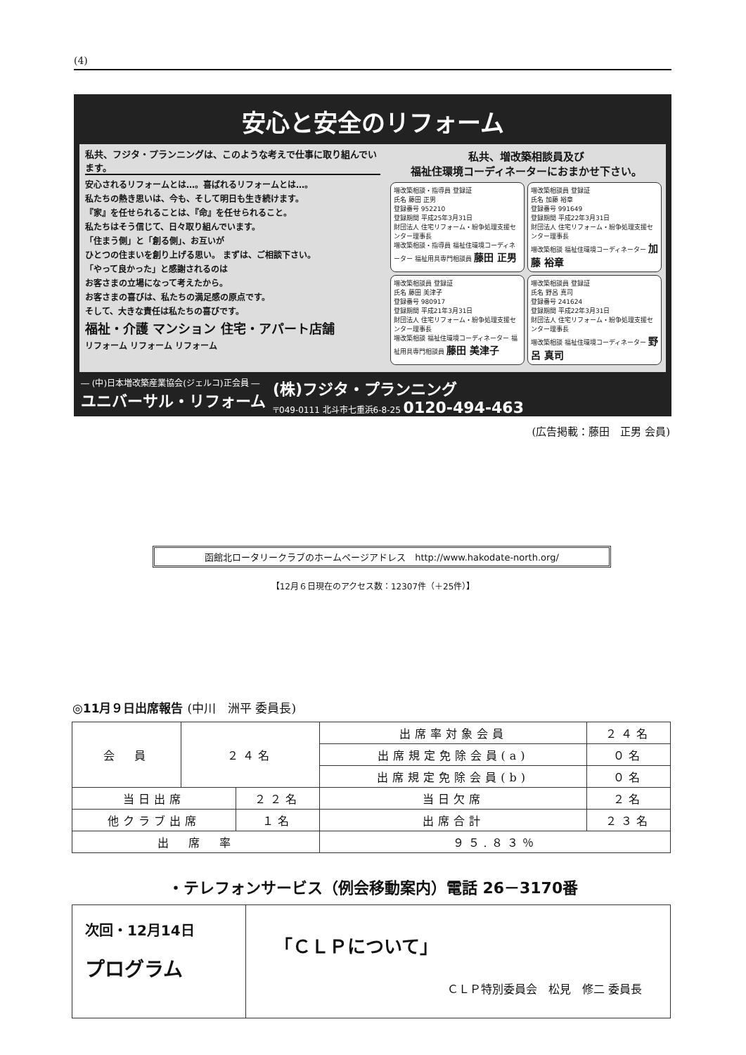(4)
安心と安全のリフォーム
私共、フジタ・プランニングは、このような考えで仕事に取り組んでいます。
安心されるリフォームとは…。喜ばれるリフォームとは…。
私たちの熱き思いは、今も、そして明日も生き続けます。
『家』を任せられることは、『命』を任せられること。
私たちはそう信じて、日々取り組んでいます。
「住まう側」と「創る側」、お互いが
ひとつの住まいを創り上げる思い。 まずは、ご相談下さい。
「やって良かった」と感謝されるのは
お客さまの立場になって考えたから。
お客さまの喜びは、私たちの満足感の原点です。
そして、大きな責任は私たちの喜びです。
福祉・介護 マンション 住宅・アパート店舗
リフォーム リフォーム リフォーム
私共、増改築相談員及び
福祉住環境コーディネーターにおまかせ下さい。
増改築相談・指導員 登録証
氏名 藤田 正男
登録番号 952210
登録期間 平成25年3月31日
財団法人 住宅リフォーム・紛争処理支援センター理事長
増改築相談・指導員 福祉住環境コーディネーター 福祉用具専門相談員 藤田 正男
増改築相談員 登録証
氏名 加藤 裕章
登録番号 991649
登録期間 平成22年3月31日
財団法人 住宅リフォーム・紛争処理支援センター理事長
増改築相談 福祉住環境コーディネーター 加藤 裕章
増改築相談員 登録証
氏名 藤田 美津子
登録番号 980917
登録期間 平成21年3月31日
財団法人 住宅リフォーム・紛争処理支援センター理事長
増改築相談 福祉住環境コーディネーター 福祉用具専門相談員 藤田 美津子
増改築相談員 登録証
氏名 野呂 真司
登録番号 241624
登録期間 平成22年3月31日
財団法人 住宅リフォーム・紛争処理支援センター理事長
増改築相談 福祉住環境コーディネーター 野呂 真司
― (中)日本増改築産業協会(ジェルコ)正会員 ―
ユニバーサル・リフォーム
(株)フジタ・プランニング
〒049-0111 北斗市七重浜6-8-25 0120-494-463
(広告掲載：藤田　正男 会員)
函館北ロータリークラブのホームページアドレス　http://www.hakodate-north.org/
【12月６日現在のアクセス数：12307件（＋25件）】
◎11月９日出席報告 (中川　洲平 委員長)
| 会 員 | ２４名 | | 出席率対象会員 | | ２４名 |
| | | | 出席規定免除会員(a) | | ０名 |
| | | | 出席規定免除会員(b) | | ０名 |
| 当日出席 | | ２２名 | | 当日欠席 | ２名 |
| 他クラブ出席 | | １名 | | 出席合計 | ２３名 |
| 出 席 率 | | | | ９５.８３％ | |
・テレフォンサービス（例会移動案内）電話 26－3170番
次回・12月14日
プログラム
「ＣＬＰについて」
ＣＬＰ特別委員会　松見　修二 委員長